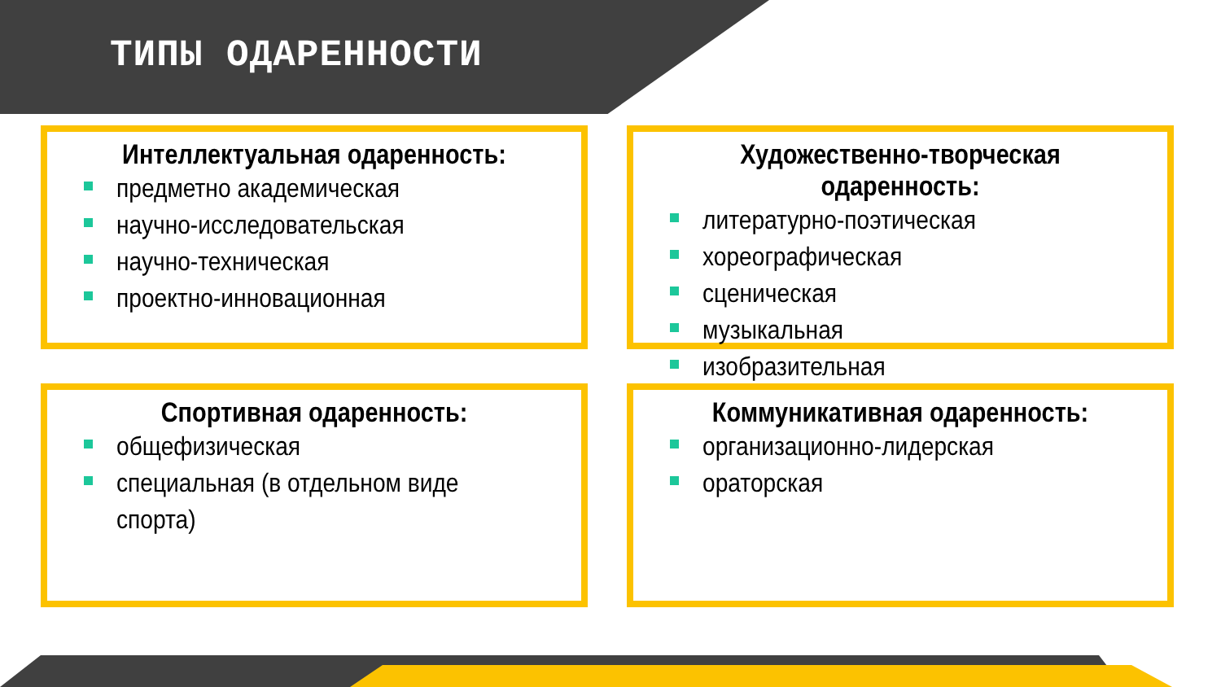ТИПЫ ОДАРЕННОСТИ
Интеллектуальная одаренность:
предметно академическая
научно-исследовательская
научно-техническая
проектно-инновационная
Художественно-творческая одаренность:
литературно-поэтическая
хореографическая
сценическая
музыкальная
изобразительная
Спортивная одаренность:
общефизическая
специальная (в отдельном виде
спорта)
Коммуникативная одаренность:
организационно-лидерская
ораторская